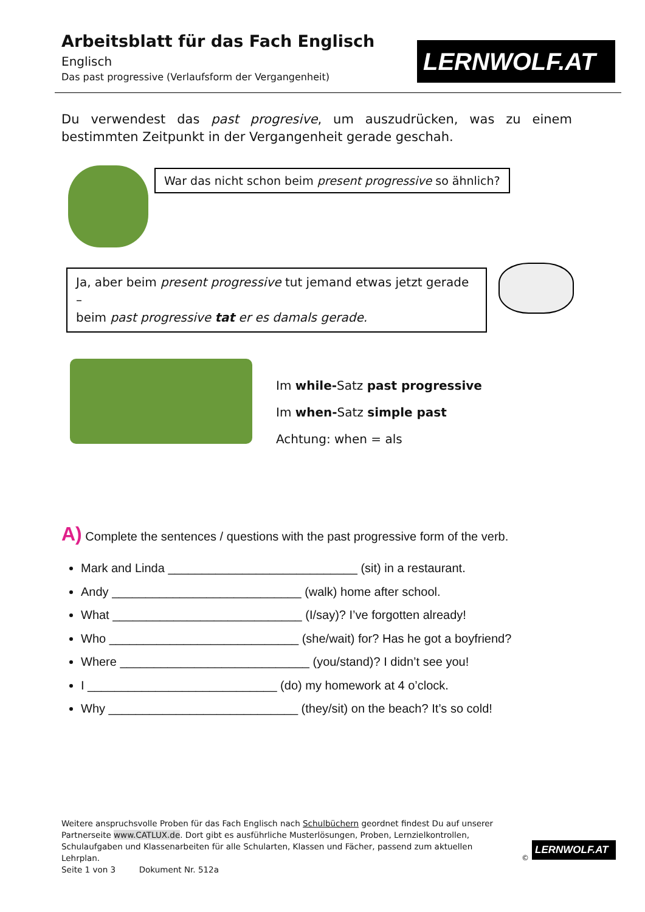Arbeitsblatt für das Fach Englisch
Englisch
Das past progressive (Verlaufsform der Vergangenheit)
LERNWOLF.AT
Du verwendest das past progresive, um auszudrücken, was zu einem bestimmten Zeitpunkt in der Vergangenheit gerade geschah.
War das nicht schon beim present progressive so ähnlich?
Ja, aber beim present progressive tut jemand etwas jetzt gerade –
beim past progressive tat er es damals gerade.
Im while-Satz past progressive
Im when-Satz simple past
Achtung: when = als
A) Complete the sentences / questions with the past progressive form of the verb.
Mark and Linda ____________________________ (sit) in a restaurant.
Andy ____________________________ (walk) home after school.
What ____________________________ (I/say)? I’ve forgotten already!
Who ____________________________ (she/wait) for? Has he got a boyfriend?
Where ____________________________ (you/stand)? I didn’t see you!
I ____________________________ (do) my homework at 4 o’clock.
Why ____________________________ (they/sit) on the beach? It’s so cold!
Weitere anspruchsvolle Proben für das Fach Englisch nach Schulbüchern geordnet findest Du auf unserer Partnerseite www.CATLUX.de. Dort gibt es ausführliche Musterlösungen, Proben, Lernzielkontrollen, Schulaufgaben und Klassenarbeiten für alle Schularten, Klassen und Fächer, passend zum aktuellen Lehrplan.
Seite 1 von 3 Dokument Nr. 512a
©
LERNWOLF.AT